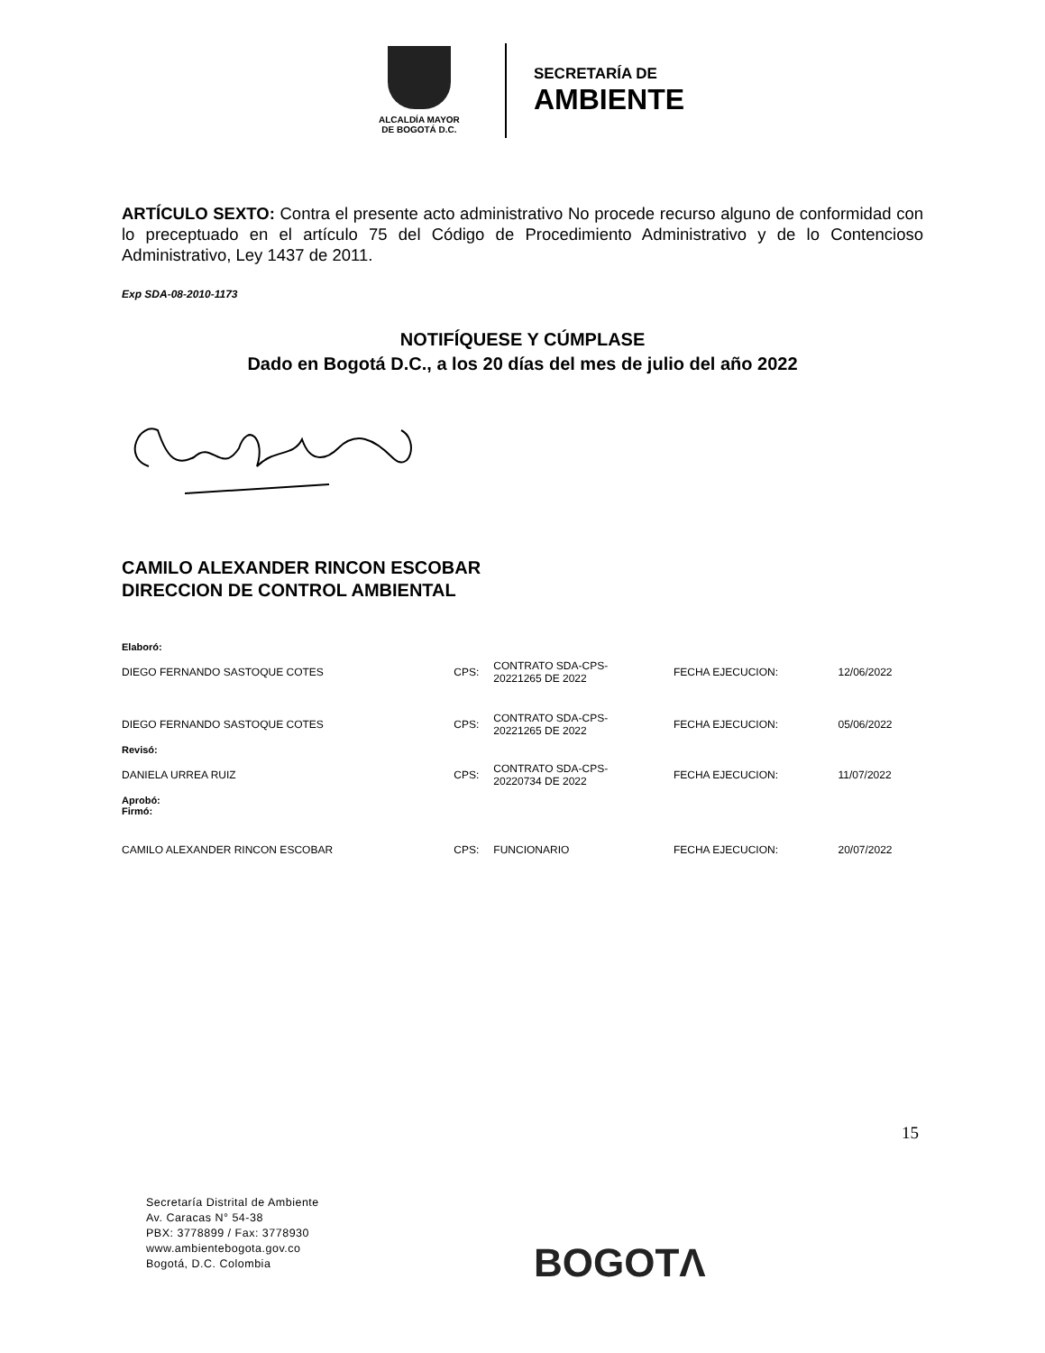ALCALDÍA MAYOR
DE BOGOTÁ D.C.
SECRETARÍA DE
AMBIENTE
ARTÍCULO SEXTO: Contra el presente acto administrativo No procede recurso alguno de conformidad con lo preceptuado en el artículo 75 del Código de Procedimiento Administrativo y de lo Contencioso Administrativo, Ley 1437 de 2011.
Exp SDA-08-2010-1173
NOTIFÍQUESE Y CÚMPLASE
Dado en Bogotá D.C., a los 20 días del mes de julio del año 2022
CAMILO ALEXANDER RINCON ESCOBAR
DIRECCION DE CONTROL AMBIENTAL
| Elaboró: | | | | |
| DIEGO FERNANDO SASTOQUE COTES | CPS: | CONTRATO SDA-CPS- 20221265 DE 2022 | FECHA EJECUCION: | 12/06/2022 |
| DIEGO FERNANDO SASTOQUE COTES | CPS: | CONTRATO SDA-CPS- 20221265 DE 2022 | FECHA EJECUCION: | 05/06/2022 |
| Revisó: | | | | |
| DANIELA URREA RUIZ | CPS: | CONTRATO SDA-CPS- 20220734 DE 2022 | FECHA EJECUCION: | 11/07/2022 |
| Aprobó: Firmó: | | | | |
| CAMILO ALEXANDER RINCON ESCOBAR | CPS: | FUNCIONARIO | FECHA EJECUCION: | 20/07/2022 |
15
Secretaría Distrital de Ambiente
Av. Caracas N° 54-38
PBX: 3778899 / Fax: 3778930
www.ambientebogota.gov.co
Bogotá, D.C. Colombia
BOGOTΛ